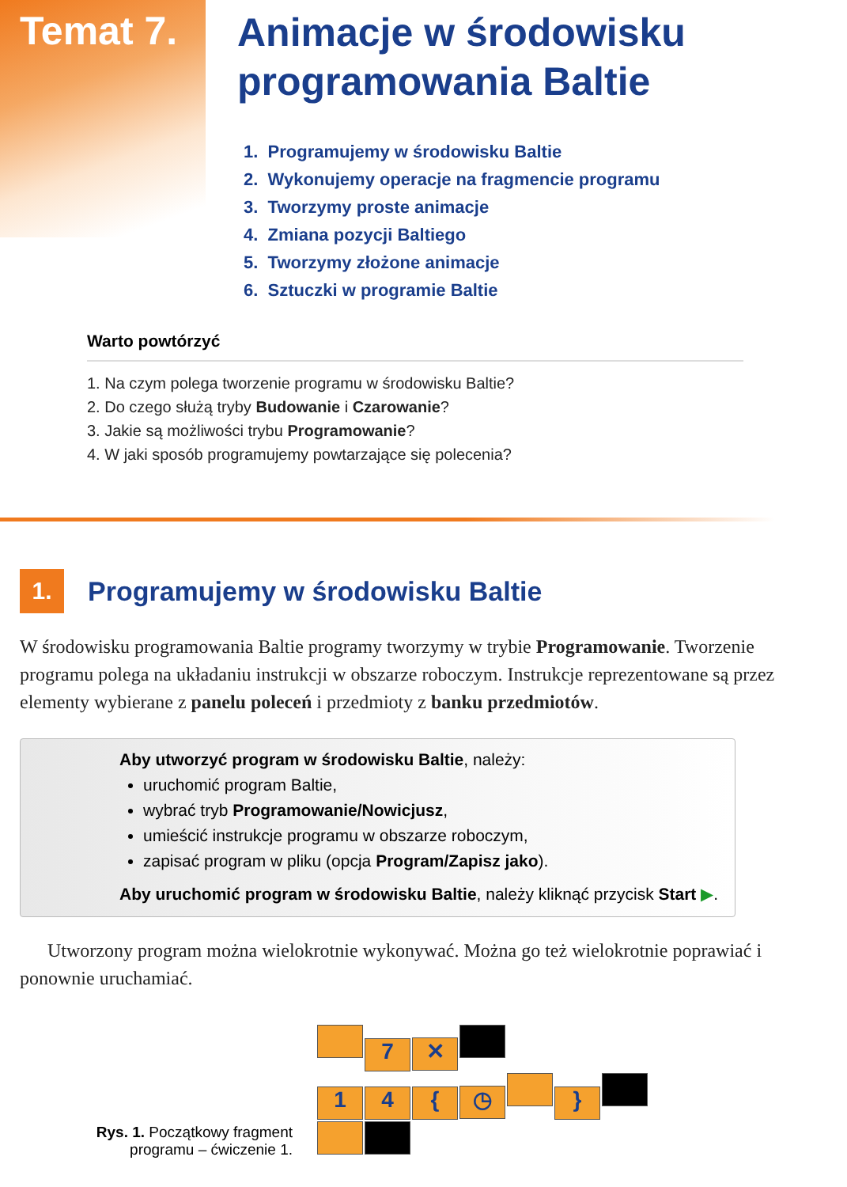Temat 7.
Animacje w środowisku
programowania Baltie
1. Programujemy w środowisku Baltie
2. Wykonujemy operacje na fragmencie programu
3. Tworzymy proste animacje
4. Zmiana pozycji Baltiego
5. Tworzymy złożone animacje
6. Sztuczki w programie Baltie
Warto powtórzyć
1. Na czym polega tworzenie programu w środowisku Baltie?
2. Do czego służą tryby Budowanie i Czarowanie?
3. Jakie są możliwości trybu Programowanie?
4. W jaki sposób programujemy powtarzające się polecenia?
1.
Programujemy w środowisku Baltie
W środowisku programowania Baltie programy tworzymy w trybie Programowanie. Tworzenie programu polega na układaniu instrukcji w obszarze roboczym. Instrukcje reprezentowane są przez elementy wybierane z panelu poleceń i przedmioty z banku przedmiotów.
Aby utworzyć program w środowisku Baltie, należy:
uruchomić program Baltie,
wybrać tryb Programowanie/Nowicjusz,
umieścić instrukcje programu w obszarze roboczym,
zapisać program w pliku (opcja Program/Zapisz jako).
Aby uruchomić program w środowisku Baltie, należy kliknąć przycisk Start ▶.
Utworzony program można wielokrotnie wykonywać. Można go też wielokrotnie poprawiać i ponownie uruchamiać.
Rys. 1. Początkowy fragment programu – ćwiczenie 1.
7 ✕
1 4 { ◷ }